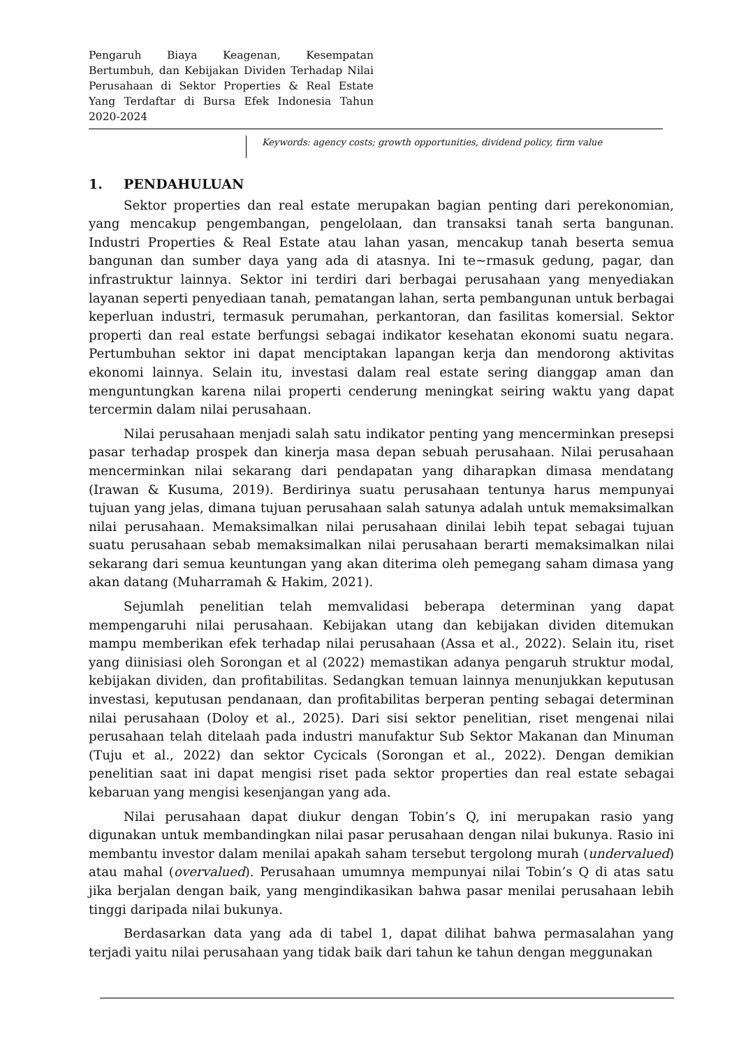Pengaruh Biaya Keagenan, Kesempatan Bertumbuh, dan Kebijakan Dividen Terhadap Nilai Perusahaan di Sektor Properties & Real Estate Yang Terdaftar di Bursa Efek Indonesia Tahun 2020-2024
Keywords: agency costs; growth opportunities, dividend policy, firm value
1. PENDAHULUAN
Sektor properties dan real estate merupakan bagian penting dari perekonomian, yang mencakup pengembangan, pengelolaan, dan transaksi tanah serta bangunan. Industri Properties & Real Estate atau lahan yasan, mencakup tanah beserta semua bangunan dan sumber daya yang ada di atasnya. Ini te~rmasuk gedung, pagar, dan infrastruktur lainnya. Sektor ini terdiri dari berbagai perusahaan yang menyediakan layanan seperti penyediaan tanah, pematangan lahan, serta pembangunan untuk berbagai keperluan industri, termasuk perumahan, perkantoran, dan fasilitas komersial. Sektor properti dan real estate berfungsi sebagai indikator kesehatan ekonomi suatu negara. Pertumbuhan sektor ini dapat menciptakan lapangan kerja dan mendorong aktivitas ekonomi lainnya. Selain itu, investasi dalam real estate sering dianggap aman dan menguntungkan karena nilai properti cenderung meningkat seiring waktu yang dapat tercermin dalam nilai perusahaan.
Nilai perusahaan menjadi salah satu indikator penting yang mencerminkan presepsi pasar terhadap prospek dan kinerja masa depan sebuah perusahaan. Nilai perusahaan mencerminkan nilai sekarang dari pendapatan yang diharapkan dimasa mendatang (Irawan & Kusuma, 2019). Berdirinya suatu perusahaan tentunya harus mempunyai tujuan yang jelas, dimana tujuan perusahaan salah satunya adalah untuk memaksimalkan nilai perusahaan. Memaksimalkan nilai perusahaan dinilai lebih tepat sebagai tujuan suatu perusahaan sebab memaksimalkan nilai perusahaan berarti memaksimalkan nilai sekarang dari semua keuntungan yang akan diterima oleh pemegang saham dimasa yang akan datang (Muharramah & Hakim, 2021).
Sejumlah penelitian telah memvalidasi beberapa determinan yang dapat mempengaruhi nilai perusahaan. Kebijakan utang dan kebijakan dividen ditemukan mampu memberikan efek terhadap nilai perusahaan (Assa et al., 2022). Selain itu, riset yang diinisiasi oleh Sorongan et al (2022) memastikan adanya pengaruh struktur modal, kebijakan dividen, dan profitabilitas. Sedangkan temuan lainnya menunjukkan keputusan investasi, keputusan pendanaan, dan profitabilitas berperan penting sebagai determinan nilai perusahaan (Doloy et al., 2025). Dari sisi sektor penelitian, riset mengenai nilai perusahaan telah ditelaah pada industri manufaktur Sub Sektor Makanan dan Minuman (Tuju et al., 2022) dan sektor Cycicals (Sorongan et al., 2022). Dengan demikian penelitian saat ini dapat mengisi riset pada sektor properties dan real estate sebagai kebaruan yang mengisi kesenjangan yang ada.
Nilai perusahaan dapat diukur dengan Tobin’s Q, ini merupakan rasio yang digunakan untuk membandingkan nilai pasar perusahaan dengan nilai bukunya. Rasio ini membantu investor dalam menilai apakah saham tersebut tergolong murah (undervalued) atau mahal (overvalued). Perusahaan umumnya mempunyai nilai Tobin’s Q di atas satu jika berjalan dengan baik, yang mengindikasikan bahwa pasar menilai perusahaan lebih tinggi daripada nilai bukunya.
Berdasarkan data yang ada di tabel 1, dapat dilihat bahwa permasalahan yang terjadi yaitu nilai perusahaan yang tidak baik dari tahun ke tahun dengan meggunakan